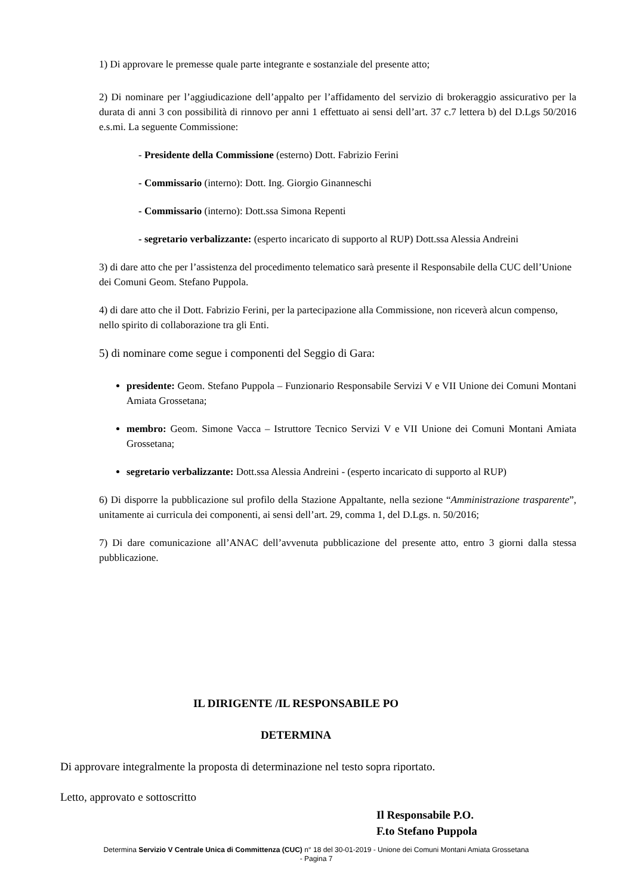1) Di approvare le premesse quale parte integrante e sostanziale del presente atto;
2) Di nominare per l’aggiudicazione dell’appalto per l’affidamento del servizio di brokeraggio assicurativo per la durata di anni 3 con possibilità di rinnovo per anni 1 effettuato ai sensi dell’art. 37 c.7 lettera b) del D.Lgs 50/2016 e.s.mi. La seguente Commissione:
- Presidente della Commissione (esterno) Dott. Fabrizio Ferini
- Commissario (interno): Dott. Ing. Giorgio Ginanneschi
- Commissario (interno): Dott.ssa Simona Repenti
- segretario verbalizzante: (esperto incaricato di supporto al RUP) Dott.ssa Alessia Andreini
3) di dare atto che per l’assistenza del procedimento telematico sarà presente il Responsabile della CUC dell’Unione dei Comuni Geom. Stefano Puppola.
4) di dare atto che il Dott. Fabrizio Ferini, per la partecipazione alla Commissione, non riceverà alcun compenso, nello spirito di collaborazione tra gli Enti.
5) di nominare come segue i componenti del Seggio di Gara:
presidente: Geom. Stefano Puppola – Funzionario Responsabile Servizi V e VII Unione dei Comuni Montani Amiata Grossetana;
membro: Geom. Simone Vacca – Istruttore Tecnico Servizi V e VII Unione dei Comuni Montani Amiata Grossetana;
segretario verbalizzante: Dott.ssa Alessia Andreini - (esperto incaricato di supporto al RUP)
6) Di disporre la pubblicazione sul profilo della Stazione Appaltante, nella sezione “Amministrazione trasparente”, unitamente ai curricula dei componenti, ai sensi dell’art. 29, comma 1, del D.Lgs. n. 50/2016;
7) Di dare comunicazione all’ANAC dell’avvenuta pubblicazione del presente atto, entro 3 giorni dalla stessa pubblicazione.
IL DIRIGENTE /IL RESPONSABILE PO
DETERMINA
Di approvare integralmente la proposta di determinazione nel testo sopra riportato.
Letto, approvato e sottoscritto
Il Responsabile P.O.
F.to Stefano Puppola
Determina Servizio V Centrale Unica di Committenza (CUC) n° 18 del 30-01-2019 - Unione dei Comuni Montani Amiata Grossetana
- Pagina 7